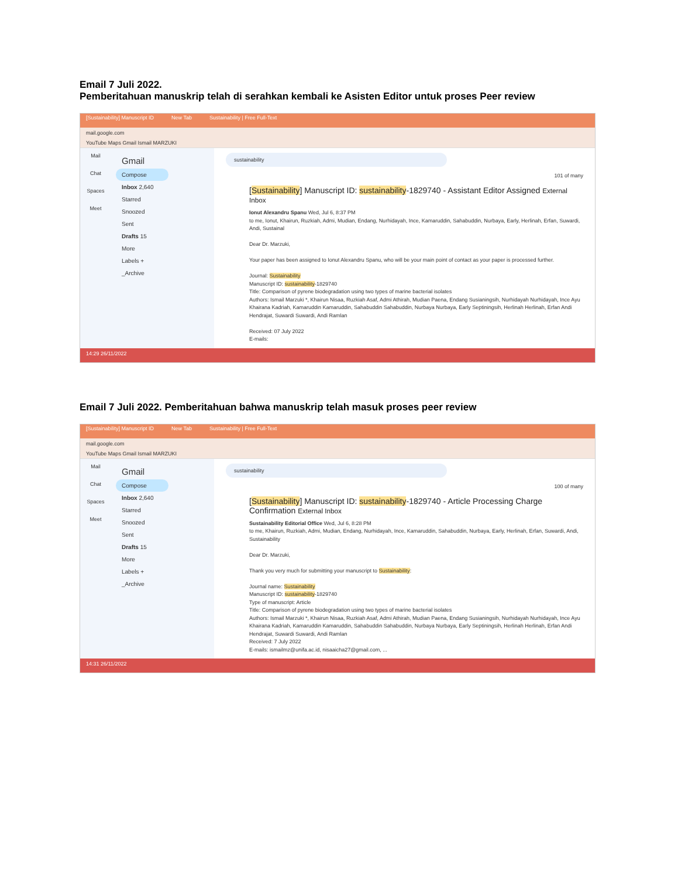Email 7 Juli 2022.
Pemberitahuan manuskrip telah di serahkan kembali ke Asisten Editor untuk proses Peer review
[Sustainability] Manuscript ID New Tab Sustainability | Free Full-Text
mail.google.com
YouTube Maps Gmail Ismail MARZUKI
Mail
Chat
Spaces
Meet
Gmail
Compose
Inbox 2,640
Starred
Snoozed
Sent
Drafts 15
More
Labels +
_Archive
sustainability
101 of many
[Sustainability] Manuscript ID: sustainability-1829740 - Assistant Editor Assigned External Inbox
Ionut Alexandru Spanu Wed, Jul 6, 8:37 PM
to me, Ionut, Khairun, Ruzkiah, Admi, Mudian, Endang, Nurhidayah, Ince, Kamaruddin, Sahabuddin, Nurbaya, Early, Herlinah, Erfan, Suwardi, Andi, Sustainal
Dear Dr. Marzuki,
Your paper has been assigned to Ionut Alexandru Spanu, who will be your main point of contact as your paper is processed further.
Journal: Sustainability
Manuscript ID: sustainability-1829740
Title: Comparison of pyrene biodegradation using two types of marine bacterial isolates
Authors: Ismail Marzuki *, Khairun Nisaa, Ruzkiah Asaf, Admi Athirah, Mudian Paena, Endang Susianingsih, Nurhidayah Nurhidayah, Ince Ayu Khairana Kadriah, Kamaruddin Kamaruddin, Sahabuddin Sahabuddin, Nurbaya Nurbaya, Early Septiningsih, Herlinah Herlinah, Erfan Andi Hendrajat, Suwardi Suwardi, Andi Ramlan
Received: 07 July 2022
E-mails:
14:29 26/11/2022
Email 7 Juli 2022. Pemberitahuan bahwa manuskrip telah masuk proses peer review
[Sustainability] Manuscript ID New Tab Sustainability | Free Full-Text
mail.google.com
YouTube Maps Gmail Ismail MARZUKI
Mail
Chat
Spaces
Meet
Gmail
Compose
Inbox 2,640
Starred
Snoozed
Sent
Drafts 15
More
Labels +
_Archive
sustainability
100 of many
[Sustainability] Manuscript ID: sustainability-1829740 - Article Processing Charge Confirmation External Inbox
Sustainability Editorial Office Wed, Jul 6, 8:28 PM
to me, Khairun, Ruzkiah, Admi, Mudian, Endang, Nurhidayah, Ince, Kamaruddin, Sahabuddin, Nurbaya, Early, Herlinah, Erfan, Suwardi, Andi, Sustainability
Dear Dr. Marzuki,
Thank you very much for submitting your manuscript to Sustainability:
Journal name: Sustainability
Manuscript ID: sustainability-1829740
Type of manuscript: Article
Title: Comparison of pyrene biodegradation using two types of marine bacterial isolates
Authors: Ismail Marzuki *, Khairun Nisaa, Ruzkiah Asaf, Admi Athirah, Mudian Paena, Endang Susianingsih, Nurhidayah Nurhidayah, Ince Ayu Khairana Kadriah, Kamaruddin Kamaruddin, Sahabuddin Sahabuddin, Nurbaya Nurbaya, Early Septiningsih, Herlinah Herlinah, Erfan Andi Hendrajat, Suwardi Suwardi, Andi Ramlan
Received: 7 July 2022
E-mails: ismailmz@unifa.ac.id, nisaaicha27@gmail.com, ...
14:31 26/11/2022